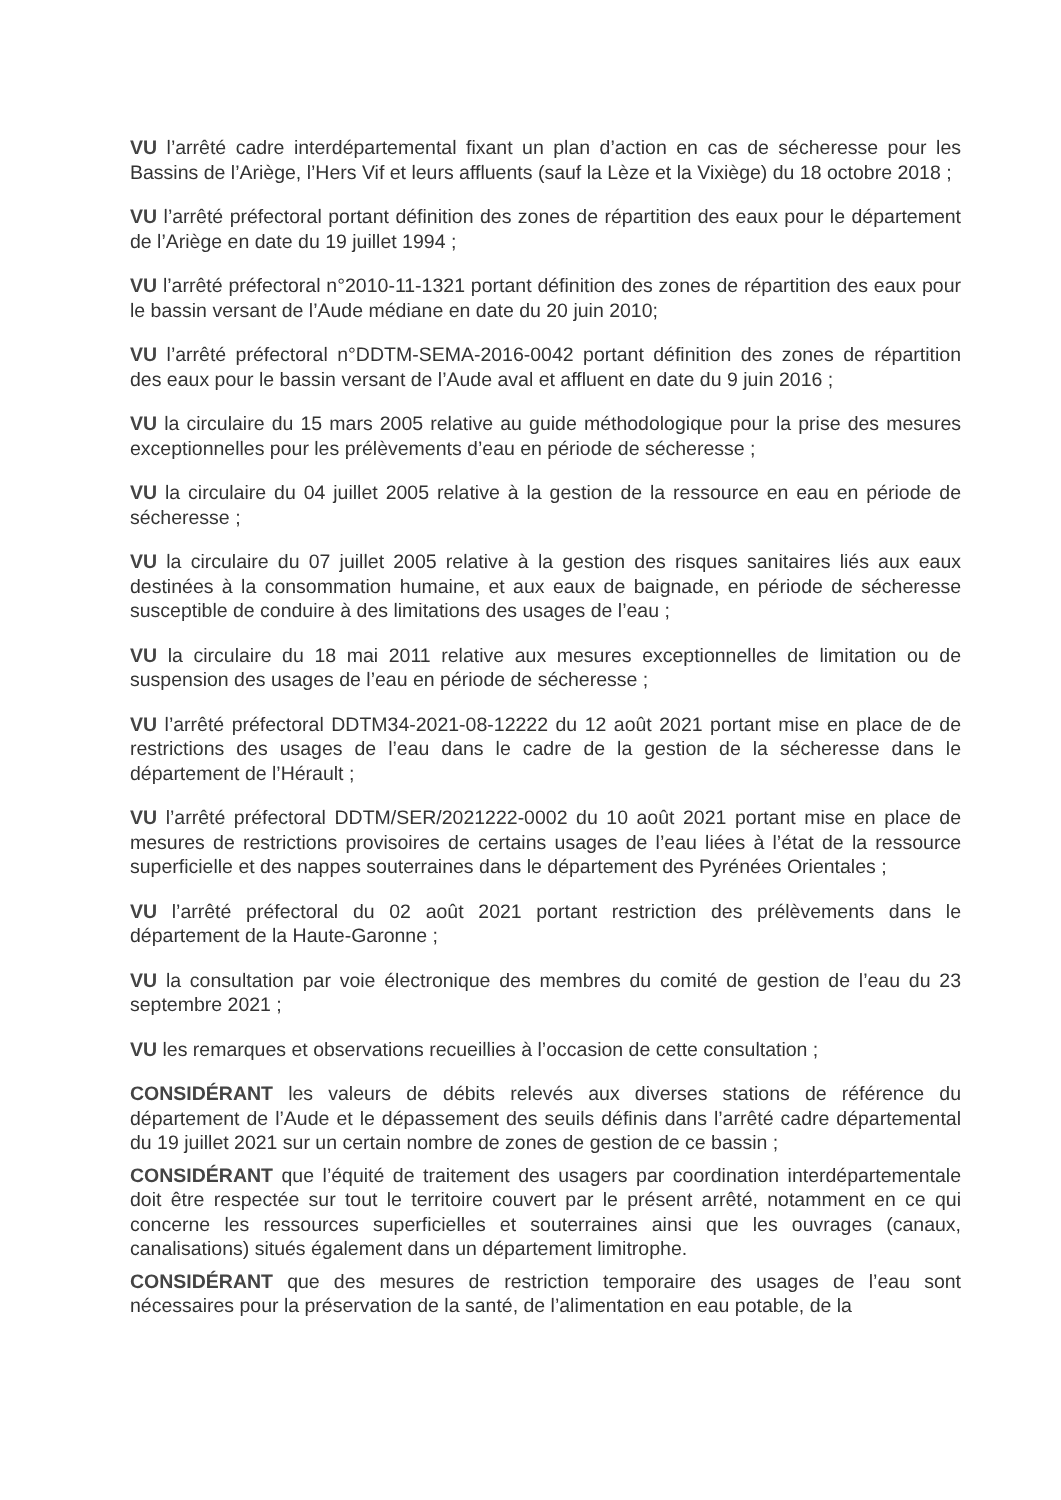VU l’arrêté cadre interdépartemental fixant un plan d’action en cas de sécheresse pour les Bassins de l’Ariège, l’Hers Vif et leurs affluents (sauf la Lèze et la Vixiège) du 18 octobre 2018 ;
VU l’arrêté préfectoral portant définition des zones de répartition des eaux pour le département de l’Ariège en date du 19 juillet 1994 ;
VU l’arrêté préfectoral n°2010-11-1321 portant définition des zones de répartition des eaux pour le bassin versant de l’Aude médiane en date du 20 juin 2010;
VU l’arrêté préfectoral n°DDTM-SEMA-2016-0042 portant définition des zones de répartition des eaux pour le bassin versant de l’Aude aval et affluent en date du 9 juin 2016 ;
VU la circulaire du 15 mars 2005 relative au guide méthodologique pour la prise des mesures exceptionnelles pour les prélèvements d’eau en période de sécheresse ;
VU la circulaire du 04 juillet 2005 relative à la gestion de la ressource en eau en période de sécheresse ;
VU la circulaire du 07 juillet 2005 relative à la gestion des risques sanitaires liés aux eaux destinées à la consommation humaine, et aux eaux de baignade, en période de sécheresse susceptible de conduire à des limitations des usages de l’eau ;
VU la circulaire du 18 mai 2011 relative aux mesures exceptionnelles de limitation ou de suspension des usages de l’eau en période de sécheresse ;
VU l’arrêté préfectoral DDTM34-2021-08-12222 du 12 août 2021 portant mise en place de de restrictions des usages de l’eau dans le cadre de la gestion de la sécheresse dans le département de l’Hérault ;
VU l’arrêté préfectoral DDTM/SER/2021222-0002 du 10 août 2021 portant mise en place de mesures de restrictions provisoires de certains usages de l’eau liées à l’état de la ressource superficielle et des nappes souterraines dans le département des Pyrénées Orientales ;
VU l’arrêté préfectoral du 02 août 2021 portant restriction des prélèvements dans le département de la Haute-Garonne ;
VU la consultation par voie électronique des membres du comité de gestion de l’eau du 23 septembre 2021 ;
VU les remarques et observations recueillies à l’occasion de cette consultation ;
CONSIDÉRANT les valeurs de débits relevés aux diverses stations de référence du département de l’Aude et le dépassement des seuils définis dans l’arrêté cadre départemental du 19 juillet 2021 sur un certain nombre de zones de gestion de ce bassin ;
CONSIDÉRANT que l’équité de traitement des usagers par coordination interdépartementale doit être respectée sur tout le territoire couvert par le présent arrêté, notamment en ce qui concerne les ressources superficielles et souterraines ainsi que les ouvrages (canaux, canalisations) situés également dans un département limitrophe.
CONSIDÉRANT que des mesures de restriction temporaire des usages de l’eau sont nécessaires pour la préservation de la santé, de l’alimentation en eau potable, de la